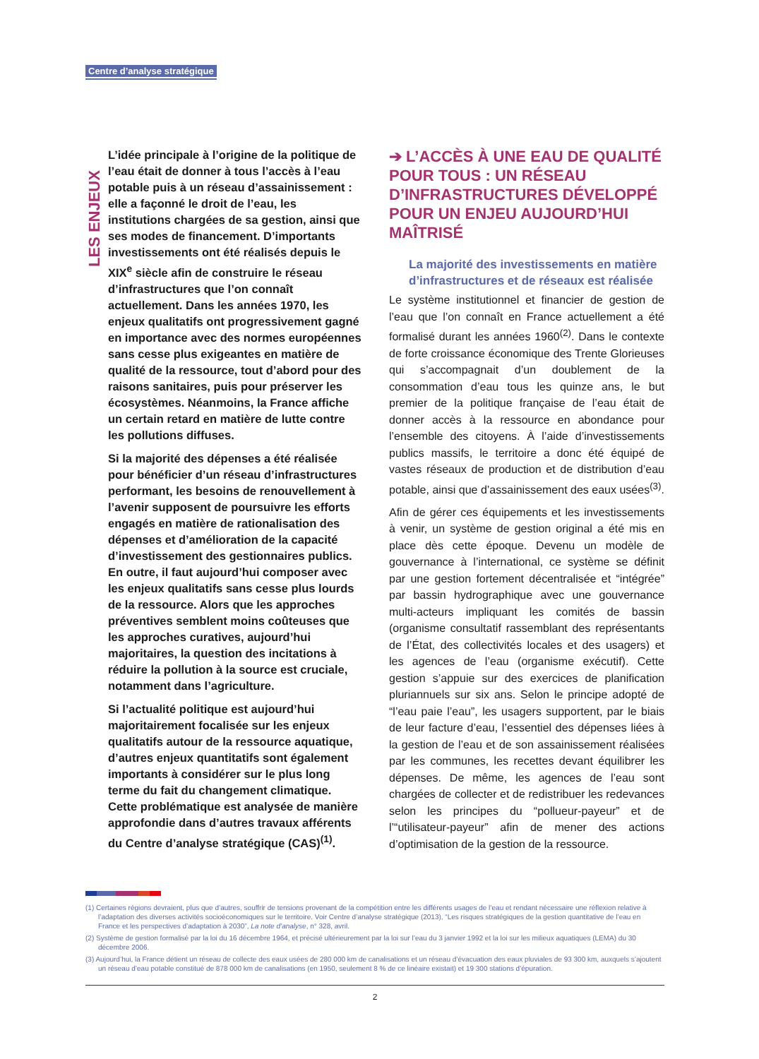Centre d’analyse stratégique
LES ENJEUX
L’idée principale à l’origine de la politique de l’eau était de donner à tous l’accès à l’eau potable puis à un réseau d’assainissement : elle a façonné le droit de l’eau, les institutions chargées de sa gestion, ainsi que ses modes de financement. D’importants investissements ont été réalisés depuis le XIX<sup>e</sup> siècle afin de construire le réseau d’infrastructures que l’on connaît actuellement. Dans les années 1970, les enjeux qualitatifs ont progressivement gagné en importance avec des normes européennes sans cesse plus exigeantes en matière de qualité de la ressource, tout d’abord pour des raisons sanitaires, puis pour préserver les écosystèmes. Néanmoins, la France affiche un certain retard en matière de lutte contre les pollutions diffuses.
Si la majorité des dépenses a été réalisée pour bénéficier d’un réseau d’infrastructures performant, les besoins de renouvellement à l’avenir supposent de poursuivre les efforts engagés en matière de rationalisation des dépenses et d’amélioration de la capacité d’investissement des gestionnaires publics. En outre, il faut aujourd’hui composer avec les enjeux qualitatifs sans cesse plus lourds de la ressource. Alors que les approches préventives semblent moins coûteuses que les approches curatives, aujourd’hui majoritaires, la question des incitations à réduire la pollution à la source est cruciale, notamment dans l’agriculture.
Si l’actualité politique est aujourd’hui majoritairement focalisée sur les enjeux qualitatifs autour de la ressource aquatique, d’autres enjeux quantitatifs sont également importants à considérer sur le plus long terme du fait du changement climatique. Cette problématique est analysée de manière approfondie dans d’autres travaux afférents du Centre d’analyse stratégique (CAS)<sup>(1)</sup>.
➔ L’ACCÈS À UNE EAU DE QUALITÉ POUR TOUS : UN RÉSEAU D’INFRASTRUCTURES DÉVELOPPÉ POUR UN ENJEU AUJOURD’HUI MAÎTRISÉ
La majorité des investissements en matière d’infrastructures et de réseaux est réalisée
Le système institutionnel et financier de gestion de l’eau que l’on connaît en France actuellement a été formalisé durant les années 1960<sup>(2)</sup>. Dans le contexte de forte croissance économique des Trente Glorieuses qui s’accompagnait d’un doublement de la consommation d’eau tous les quinze ans, le but premier de la politique française de l’eau était de donner accès à la ressource en abondance pour l’ensemble des citoyens. À l’aide d’investissements publics massifs, le territoire a donc été équipé de vastes réseaux de production et de distribution d’eau potable, ainsi que d’assainissement des eaux usées<sup>(3)</sup>.
Afin de gérer ces équipements et les investissements à venir, un système de gestion original a été mis en place dès cette époque. Devenu un modèle de gouvernance à l’international, ce système se définit par une gestion fortement décentralisée et “intégrée” par bassin hydrographique avec une gouvernance multi-acteurs impliquant les comités de bassin (organisme consultatif rassemblant des représentants de l’État, des collectivités locales et des usagers) et les agences de l’eau (organisme exécutif). Cette gestion s’appuie sur des exercices de planification pluriannuels sur six ans. Selon le principe adopté de “l’eau paie l’eau”, les usagers supportent, par le biais de leur facture d’eau, l’essentiel des dépenses liées à la gestion de l’eau et de son assainissement réalisées par les communes, les recettes devant équilibrer les dépenses. De même, les agences de l’eau sont chargées de collecter et de redistribuer les redevances selon les principes du “pollueur-payeur” et de l’“utilisateur-payeur” afin de mener des actions d’optimisation de la gestion de la ressource.
(1) Certaines régions devraient, plus que d’autres, souffrir de tensions provenant de la compétition entre les différents usages de l’eau et rendant nécessaire une réflexion relative à l’adaptation des diverses activités socioéconomiques sur le territoire. Voir Centre d’analyse stratégique (2013), “Les risques stratégiques de la gestion quantitative de l’eau en France et les perspectives d’adaptation à 2030”, La note d’analyse, n° 328, avril.
(2) Système de gestion formalisé par la loi du 16 décembre 1964, et précisé ultérieurement par la loi sur l’eau du 3 janvier 1992 et la loi sur les milieux aquatiques (LEMA) du 30 décembre 2006.
(3) Aujourd’hui, la France détient un réseau de collecte des eaux usées de 280 000 km de canalisations et un réseau d’évacuation des eaux pluviales de 93 300 km, auxquels s’ajoutent un réseau d’eau potable constitué de 878 000 km de canalisations (en 1950, seulement 8 % de ce linéaire existait) et 19 300 stations d’épuration.
2